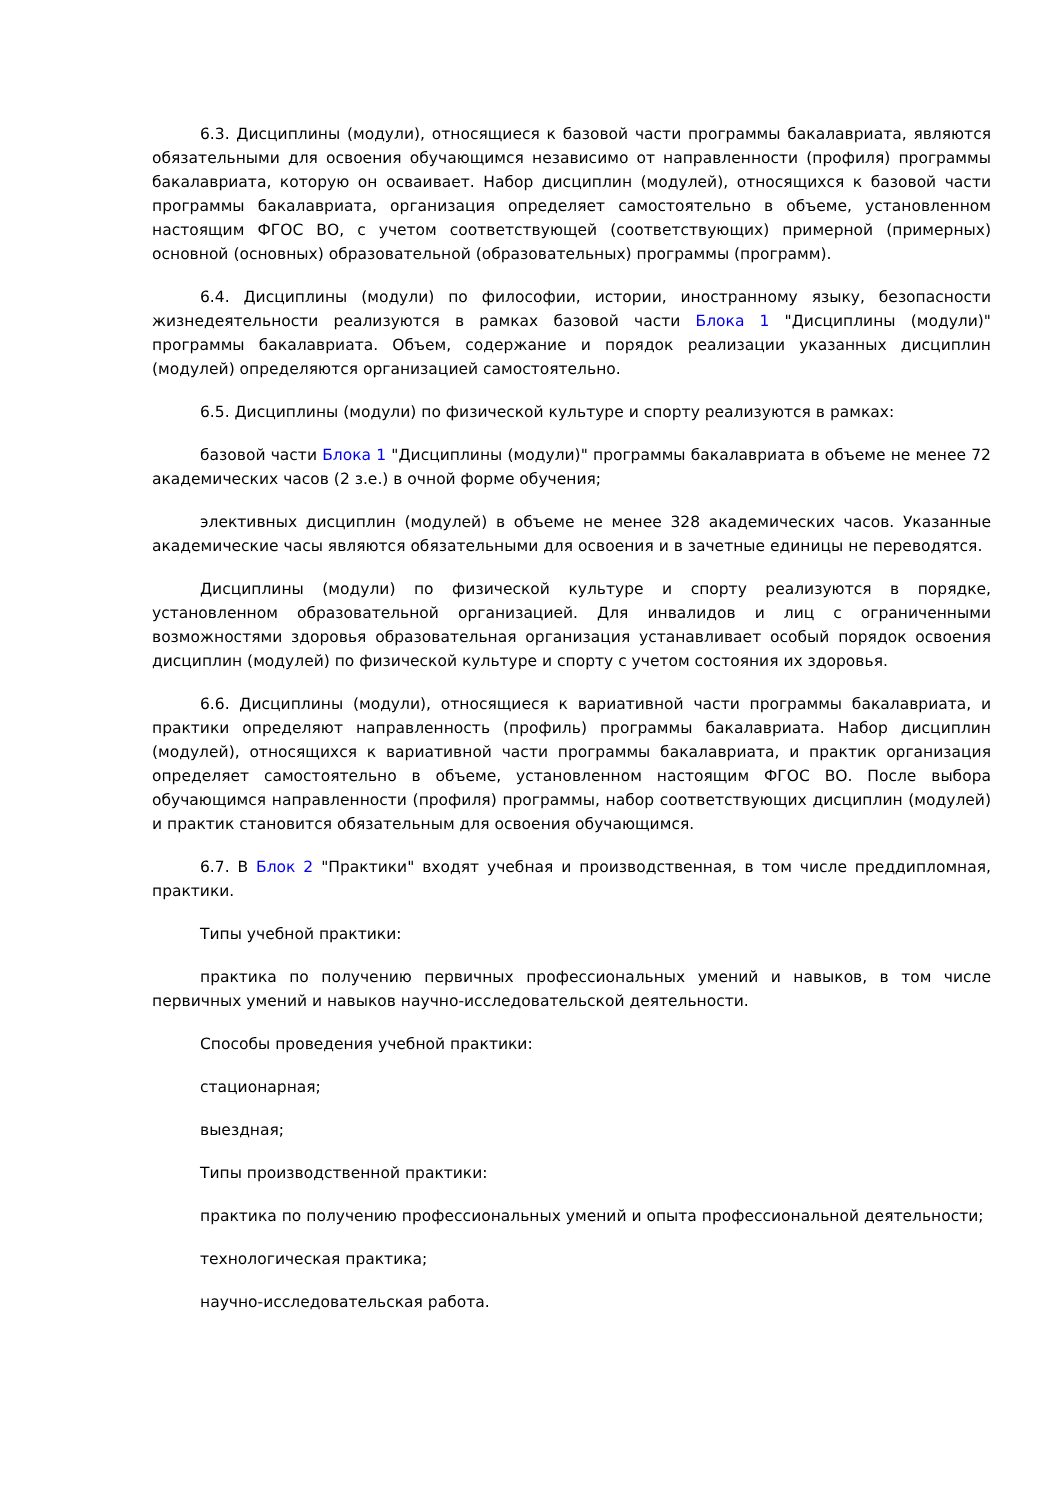6.3. Дисциплины (модули), относящиеся к базовой части программы бакалавриата, являются обязательными для освоения обучающимся независимо от направленности (профиля) программы бакалавриата, которую он осваивает. Набор дисциплин (модулей), относящихся к базовой части программы бакалавриата, организация определяет самостоятельно в объеме, установленном настоящим ФГОС ВО, с учетом соответствующей (соответствующих) примерной (примерных) основной (основных) образовательной (образовательных) программы (программ).
6.4. Дисциплины (модули) по философии, истории, иностранному языку, безопасности жизнедеятельности реализуются в рамках базовой части Блока 1 "Дисциплины (модули)" программы бакалавриата. Объем, содержание и порядок реализации указанных дисциплин (модулей) определяются организацией самостоятельно.
6.5. Дисциплины (модули) по физической культуре и спорту реализуются в рамках:
базовой части Блока 1 "Дисциплины (модули)" программы бакалавриата в объеме не менее 72 академических часов (2 з.е.) в очной форме обучения;
элективных дисциплин (модулей) в объеме не менее 328 академических часов. Указанные академические часы являются обязательными для освоения и в зачетные единицы не переводятся.
Дисциплины (модули) по физической культуре и спорту реализуются в порядке, установленном образовательной организацией. Для инвалидов и лиц с ограниченными возможностями здоровья образовательная организация устанавливает особый порядок освоения дисциплин (модулей) по физической культуре и спорту с учетом состояния их здоровья.
6.6. Дисциплины (модули), относящиеся к вариативной части программы бакалавриата, и практики определяют направленность (профиль) программы бакалавриата. Набор дисциплин (модулей), относящихся к вариативной части программы бакалавриата, и практик организация определяет самостоятельно в объеме, установленном настоящим ФГОС ВО. После выбора обучающимся направленности (профиля) программы, набор соответствующих дисциплин (модулей) и практик становится обязательным для освоения обучающимся.
6.7. В Блок 2 "Практики" входят учебная и производственная, в том числе преддипломная, практики.
Типы учебной практики:
практика по получению первичных профессиональных умений и навыков, в том числе первичных умений и навыков научно-исследовательской деятельности.
Способы проведения учебной практики:
стационарная;
выездная;
Типы производственной практики:
практика по получению профессиональных умений и опыта профессиональной деятельности;
технологическая практика;
научно-исследовательская работа.